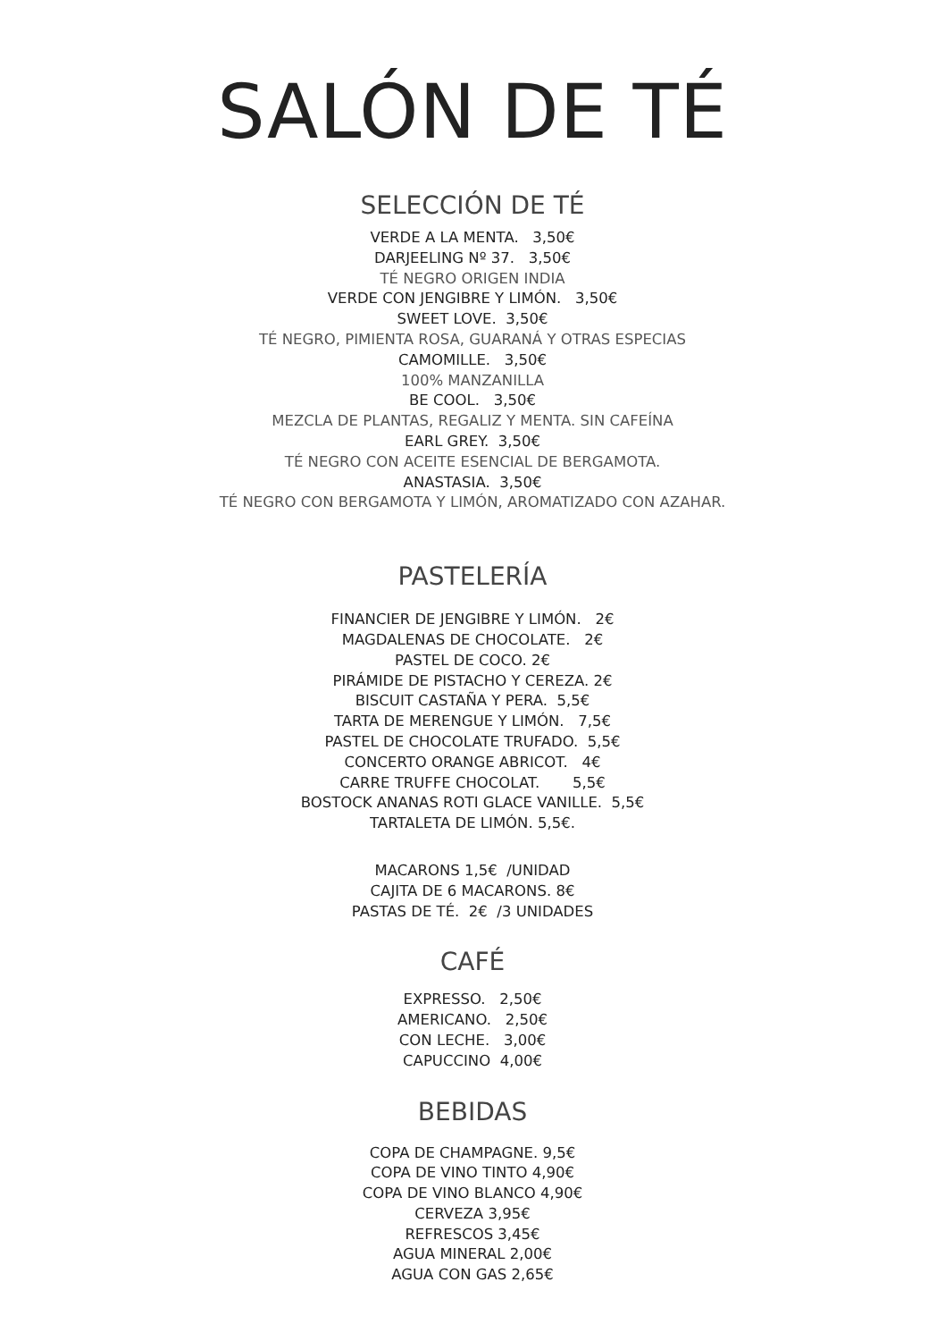SALÓN DE TÉ
SELECCIÓN DE TÉ
VERDE A LA MENTA. 3,50€
DARJEELING Nº 37. 3,50€
TÉ NEGRO ORIGEN INDIA
VERDE CON JENGIBRE Y LIMÓN. 3,50€
SWEET LOVE. 3,50€
TÉ NEGRO, PIMIENTA ROSA, GUARANÁ Y OTRAS ESPECIAS
CAMOMILLE. 3,50€
100% MANZANILLA
BE COOL. 3,50€
MEZCLA DE PLANTAS, REGALIZ Y MENTA. SIN CAFEÍNA
EARL GREY. 3,50€
TÉ NEGRO CON ACEITE ESENCIAL DE BERGAMOTA.
ANASTASIA. 3,50€
TÉ NEGRO CON BERGAMOTA Y LIMÓN, AROMATIZADO CON AZAHAR.
PASTELERÍA
FINANCIER DE JENGIBRE Y LIMÓN. 2€
MAGDALENAS DE CHOCOLATE. 2€
PASTEL DE COCO. 2€
PIRÁMIDE DE PISTACHO Y CEREZA. 2€
BISCUIT CASTAÑA Y PERA. 5,5€
TARTA DE MERENGUE Y LIMÓN. 7,5€
PASTEL DE CHOCOLATE TRUFADO. 5,5€
CONCERTO ORANGE ABRICOT. 4€
CARRE TRUFFE CHOCOLAT. 5,5€
BOSTOCK ANANAS ROTI GLACE VANILLE. 5,5€
TARTALETA DE LIMÓN. 5,5€.
MACARONS 1,5€ /UNIDAD
CAJITA DE 6 MACARONS. 8€
PASTAS DE TÉ. 2€ /3 UNIDADES
CAFÉ
EXPRESSO. 2,50€
AMERICANO. 2,50€
CON LECHE. 3,00€
CAPUCCINO 4,00€
BEBIDAS
COPA DE CHAMPAGNE. 9,5€
COPA DE VINO TINTO 4,90€
COPA DE VINO BLANCO 4,90€
CERVEZA 3,95€
REFRESCOS 3,45€
AGUA MINERAL 2,00€
AGUA CON GAS 2,65€